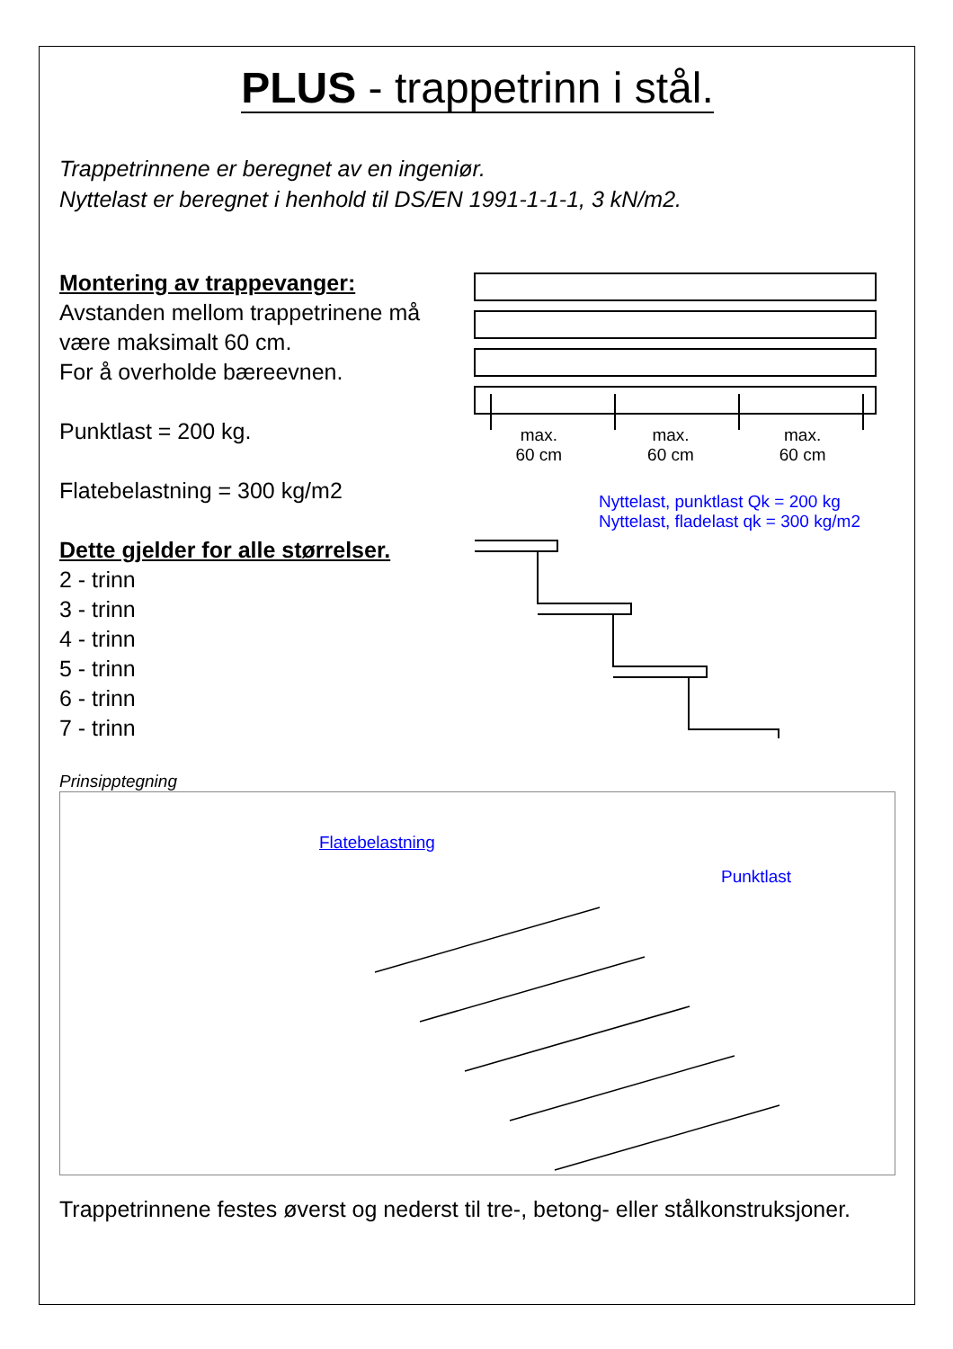PLUS - trappetrinn i stål.
Trappetrinnene er beregnet av en ingeniør.
Nyttelast er beregnet i henhold til DS/EN 1991-1-1-1, 3 kN/m2.
Montering av trappevanger:
Avstanden mellom trappetrinene må være maksimalt 60 cm.
For å overholde bæreevnen.
Punktlast = 200 kg.
Flatebelastning = 300 kg/m2
Dette gjelder for alle størrelser.
2 - trinn
3 - trinn
4 - trinn
5 - trinn
6 - trinn
7 - trinn
max.
60 cm max.
60 cm max.
60 cm
Nyttelast, punktlast Qk = 200 kg
Nyttelast, fladelast qk = 300 kg/m2
Prinsipptegning
Flatebelastning
Punktlast
Trappetrinnene festes øverst og nederst til tre-, betong- eller stålkonstruksjoner.